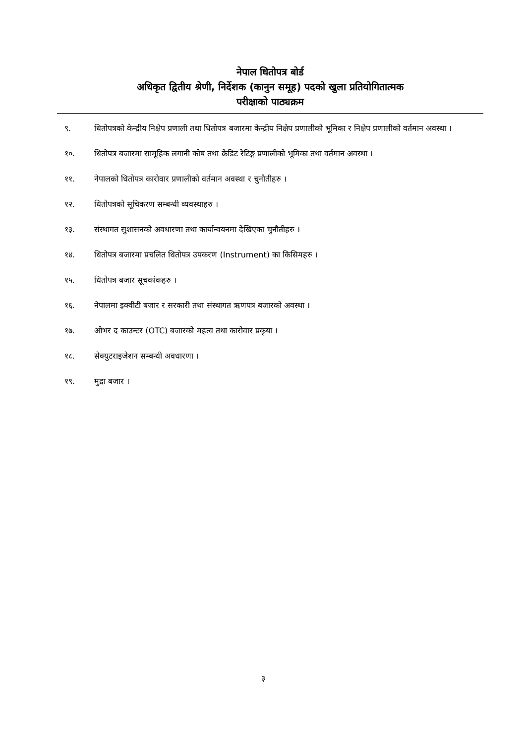नेपाल धितोपत्र बोर्ड
अधिकृत द्वितीय श्रेणी, निर्देशक (कानुन समूह) पदको खुला प्रतियोगितात्मक
परीक्षाको पाठ्यक्रम
९. धितोपत्रको केन्द्रीय निक्षेप प्रणाली तथा धितोपत्र बजारमा केन्द्रीय निक्षेप प्रणालीको भूमिका र निक्षेप प्रणालीको वर्तमान अवस्था ।
१०. धितोपत्र बजारमा सामूहिक लगानी कोष तथा क्रेडिट रेटिङ्ग प्रणालीको भूमिका तथा वर्तमान अवस्था ।
११. नेपालको धितोपत्र कारोवार प्रणालीको वर्तमान अवस्था र चुनौतीहरु ।
१२. धितोपत्रको सूचिकरण सम्बन्धी व्यवस्थाहरु ।
१३. संस्थागत सुशासनको अवधारणा तथा कार्यान्वयनमा देखिएका चुनौतीहरु ।
१४. धितोपत्र बजारमा प्रचलित धितोपत्र उपकरण (Instrument) का किसिमहरु ।
१५. धितोपत्र बजार सूचकांकहरु ।
१६. नेपालमा इक्वीटी बजार र सरकारी तथा संस्थागत ऋणपत्र बजारको अवस्था ।
१७. ओभर द काउन्टर (OTC) बजारको महत्व तथा कारोवार प्रकृया ।
१८. सेक्युटराइजेशन सम्बन्धी अवधारणा ।
१९. मुद्रा बजार ।
३